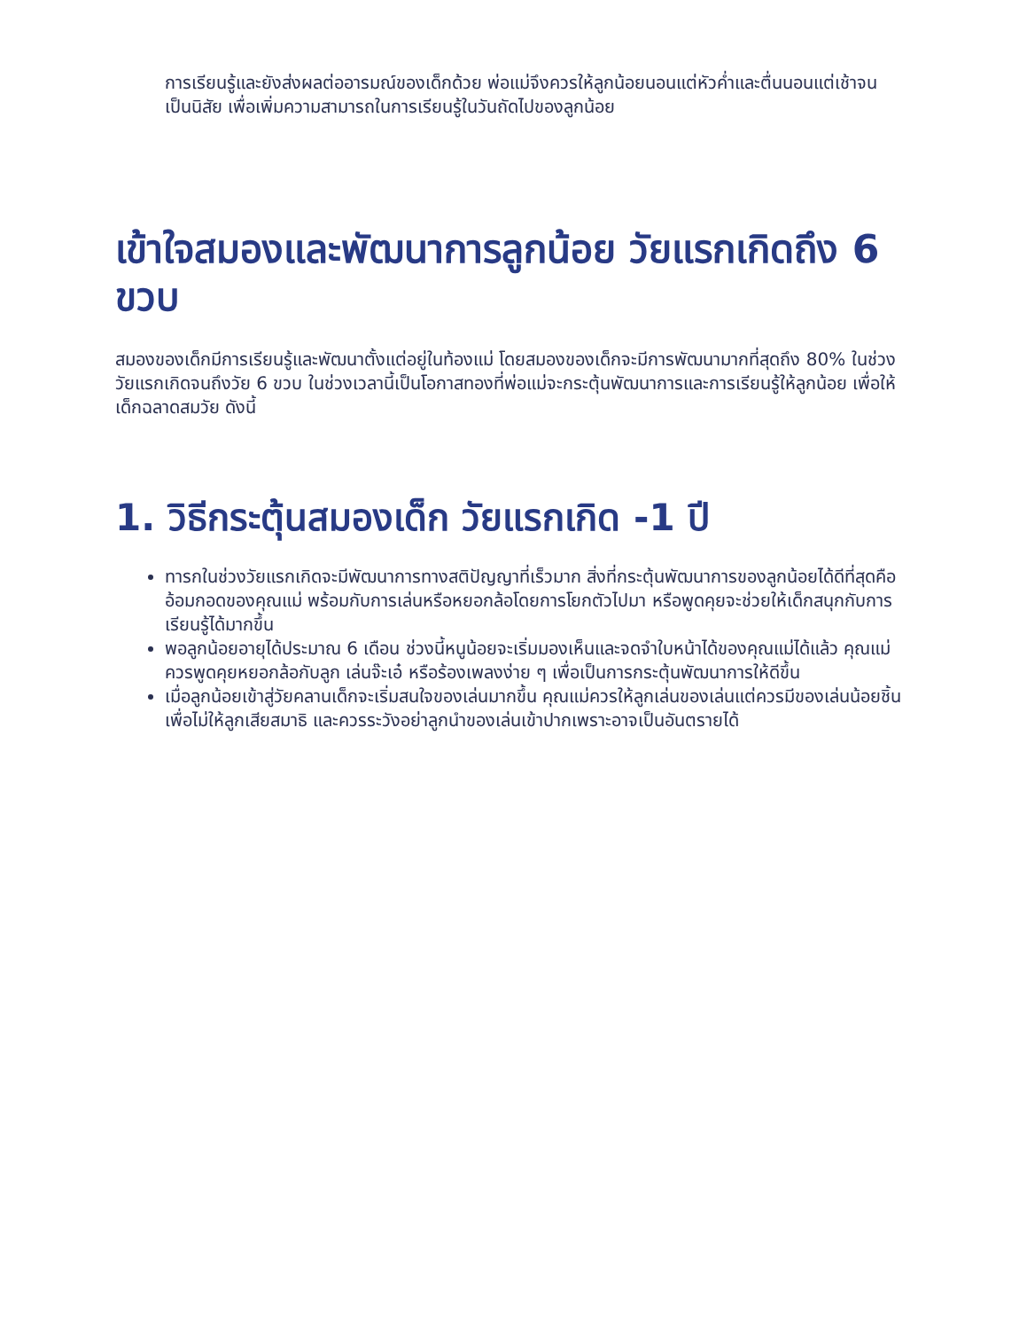การเรียนรู้และยังส่งผลต่ออารมณ์ของเด็กด้วย พ่อแม่จึงควรให้ลูกน้อยนอนแต่หัวค่ำและตื่นนอนแต่เช้าจนเป็นนิสัย เพื่อเพิ่มความสามารถในการเรียนรู้ในวันถัดไปของลูกน้อย
เข้าใจสมองและพัฒนาการลูกน้อย วัยแรกเกิดถึง 6 ขวบ
สมองของเด็กมีการเรียนรู้และพัฒนาตั้งแต่อยู่ในท้องแม่ โดยสมองของเด็กจะมีการพัฒนามากที่สุดถึง 80% ในช่วงวัยแรกเกิดจนถึงวัย 6 ขวบ ในช่วงเวลานี้เป็นโอกาสทองที่พ่อแม่จะกระตุ้นพัฒนาการและการเรียนรู้ให้ลูกน้อย เพื่อให้เด็กฉลาดสมวัย ดังนี้
1. วิธีกระตุ้นสมองเด็ก วัยแรกเกิด -1 ปี
ทารกในช่วงวัยแรกเกิดจะมีพัฒนาการทางสติปัญญาที่เร็วมาก สิ่งที่กระตุ้นพัฒนาการของลูกน้อยได้ดีที่สุดคืออ้อมกอดของคุณแม่ พร้อมกับการเล่นหรือหยอกล้อโดยการโยกตัวไปมา หรือพูดคุยจะช่วยให้เด็กสนุกกับการเรียนรู้ได้มากขึ้น
พอลูกน้อยอายุได้ประมาณ 6 เดือน ช่วงนี้หนูน้อยจะเริ่มมองเห็นและจดจำใบหน้าได้ของคุณแม่ได้แล้ว คุณแม่ควรพูดคุยหยอกล้อกับลูก เล่นจ๊ะเอ๋ หรือร้องเพลงง่าย ๆ เพื่อเป็นการกระตุ้นพัฒนาการให้ดีขึ้น
เมื่อลูกน้อยเข้าสู่วัยคลานเด็กจะเริ่มสนใจของเล่นมากขึ้น คุณแม่ควรให้ลูกเล่นของเล่นแต่ควรมีของเล่นน้อยชิ้นเพื่อไม่ให้ลูกเสียสมาธิ และควรระวังอย่าลูกนำของเล่นเข้าปากเพราะอาจเป็นอันตรายได้